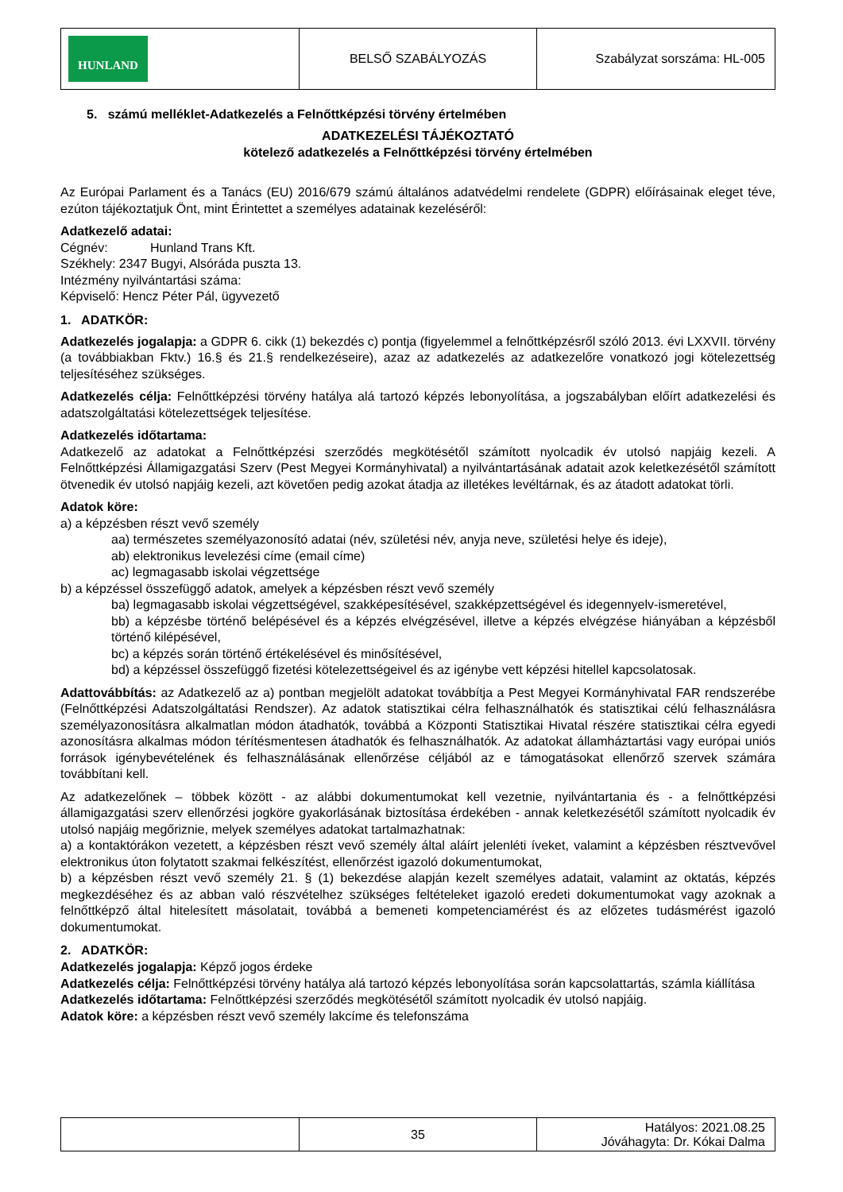| HUNLAND | BELSŐ SZABÁLYOZÁS | Szabályzat sorszáma: HL-005 |
5. számú melléklet-Adatkezelés a Felnőttképzési törvény értelmében
ADATKEZELÉSI TÁJÉKOZTATÓ
kötelező adatkezelés a Felnőttképzési törvény értelmében
Az Európai Parlament és a Tanács (EU) 2016/679 számú általános adatvédelmi rendelete (GDPR) előírásainak eleget téve, ezúton tájékoztatjuk Önt, mint Érintettet a személyes adatainak kezeléséről:
Adatkezelő adatai:
Cégnév: Hunland Trans Kft.
Székhely: 2347 Bugyi, Alsóráda puszta 13.
Intézmény nyilvántartási száma:
Képviselő: Hencz Péter Pál, ügyvezető
1. ADATKÖR:
Adatkezelés jogalapja: a GDPR 6. cikk (1) bekezdés c) pontja (figyelemmel a felnőttképzésről szóló 2013. évi LXXVII. törvény (a továbbiakban Fktv.) 16.§ és 21.§ rendelkezéseire), azaz az adatkezelés az adatkezelőre vonatkozó jogi kötelezettség teljesítéséhez szükséges.
Adatkezelés célja: Felnőttképzési törvény hatálya alá tartozó képzés lebonyolítása, a jogszabályban előírt adatkezelési és adatszolgáltatási kötelezettségek teljesítése.
Adatkezelés időtartama:
Adatkezelő az adatokat a Felnőttképzési szerződés megkötésétől számított nyolcadik év utolsó napjáig kezeli. A Felnőttképzési Államigazgatási Szerv (Pest Megyei Kormányhivatal) a nyilvántartásának adatait azok keletkezésétől számított ötvenedik év utolsó napjáig kezeli, azt követően pedig azokat átadja az illetékes levéltárnak, és az átadott adatokat törli.
Adatok köre:
a) a képzésben részt vevő személy
aa) természetes személyazonosító adatai (név, születési név, anyja neve, születési helye és ideje),
ab) elektronikus levelezési címe (email címe)
ac) legmagasabb iskolai végzettsége
b) a képzéssel összefüggő adatok, amelyek a képzésben részt vevő személy
ba) legmagasabb iskolai végzettségével, szakképesítésével, szakképzettségével és idegennyelv-ismeretével,
bb) a képzésbe történő belépésével és a képzés elvégzésével, illetve a képzés elvégzése hiányában a képzésből történő kilépésével,
bc) a képzés során történő értékelésével és minősítésével,
bd) a képzéssel összefüggő fizetési kötelezettségeivel és az igénybe vett képzési hitellel kapcsolatosak.
Adattovábbítás: az Adatkezelő az a) pontban megjelölt adatokat továbbítja a Pest Megyei Kormányhivatal FAR rendszerébe (Felnőttképzési Adatszolgáltatási Rendszer). Az adatok statisztikai célra felhasználhatók és statisztikai célú felhasználásra személyazonosításra alkalmatlan módon átadhatók, továbbá a Központi Statisztikai Hivatal részére statisztikai célra egyedi azonosításra alkalmas módon térítésmentesen átadhatók és felhasználhatók. Az adatokat államháztartási vagy európai uniós források igénybevételének és felhasználásának ellenőrzése céljából az e támogatásokat ellenőrző szervek számára továbbítani kell.
Az adatkezelőnek – többek között - az alábbi dokumentumokat kell vezetnie, nyilvántartania és - a felnőttképzési államigazgatási szerv ellenőrzési jogköre gyakorlásának biztosítása érdekében - annak keletkezésétől számított nyolcadik év utolsó napjáig megőriznie, melyek személyes adatokat tartalmazhatnak:
a) a kontaktórákon vezetett, a képzésben részt vevő személy által aláírt jelenléti íveket, valamint a képzésben résztvevővel elektronikus úton folytatott szakmai felkészítést, ellenőrzést igazoló dokumentumokat,
b) a képzésben részt vevő személy 21. § (1) bekezdése alapján kezelt személyes adatait, valamint az oktatás, képzés megkezdéséhez és az abban való részvételhez szükséges feltételeket igazoló eredeti dokumentumokat vagy azoknak a felnőttképző által hitelesített másolatait, továbbá a bemeneti kompetenciamérést és az előzetes tudásmérést igazoló dokumentumokat.
2. ADATKÖR:
Adatkezelés jogalapja: Képző jogos érdeke
Adatkezelés célja: Felnőttképzési törvény hatálya alá tartozó képzés lebonyolítása során kapcsolattartás, számla kiállítása
Adatkezelés időtartama: Felnőttképzési szerződés megkötésétől számított nyolcadik év utolsó napjáig.
Adatok köre: a képzésben részt vevő személy lakcíme és telefonszáma
| | 35 | Hatályos: 2021.08.25 Jóváhagyta: Dr. Kókai Dalma |